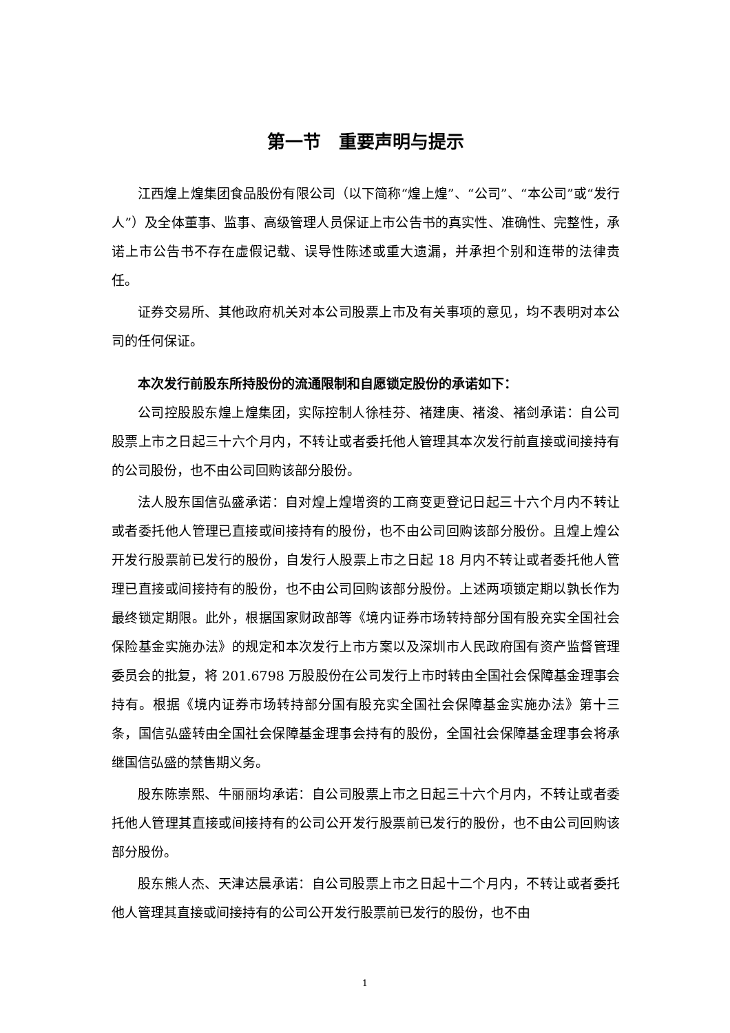第一节　重要声明与提示
江西煌上煌集团食品股份有限公司（以下简称“煌上煌”、“公司”、“本公司”或“发行人”）及全体董事、监事、高级管理人员保证上市公告书的真实性、准确性、完整性，承诺上市公告书不存在虚假记载、误导性陈述或重大遗漏，并承担个别和连带的法律责任。
证券交易所、其他政府机关对本公司股票上市及有关事项的意见，均不表明对本公司的任何保证。
本次发行前股东所持股份的流通限制和自愿锁定股份的承诺如下：
公司控股股东煌上煌集团，实际控制人徐桂芬、褚建庚、褚浚、褚剑承诺：自公司股票上市之日起三十六个月内，不转让或者委托他人管理其本次发行前直接或间接持有的公司股份，也不由公司回购该部分股份。
法人股东国信弘盛承诺：自对煌上煌增资的工商变更登记日起三十六个月内不转让或者委托他人管理已直接或间接持有的股份，也不由公司回购该部分股份。且煌上煌公开发行股票前已发行的股份，自发行人股票上市之日起 18 月内不转让或者委托他人管理已直接或间接持有的股份，也不由公司回购该部分股份。上述两项锁定期以孰长作为最终锁定期限。此外，根据国家财政部等《境内证券市场转持部分国有股充实全国社会保险基金实施办法》的规定和本次发行上市方案以及深圳市人民政府国有资产监督管理委员会的批复，将 201.6798 万股股份在公司发行上市时转由全国社会保障基金理事会持有。根据《境内证券市场转持部分国有股充实全国社会保障基金实施办法》第十三条，国信弘盛转由全国社会保障基金理事会持有的股份，全国社会保障基金理事会将承继国信弘盛的禁售期义务。
股东陈崇熙、牛丽丽均承诺：自公司股票上市之日起三十六个月内，不转让或者委托他人管理其直接或间接持有的公司公开发行股票前已发行的股份，也不由公司回购该部分股份。
股东熊人杰、天津达晨承诺：自公司股票上市之日起十二个月内，不转让或者委托他人管理其直接或间接持有的公司公开发行股票前已发行的股份，也不由
1